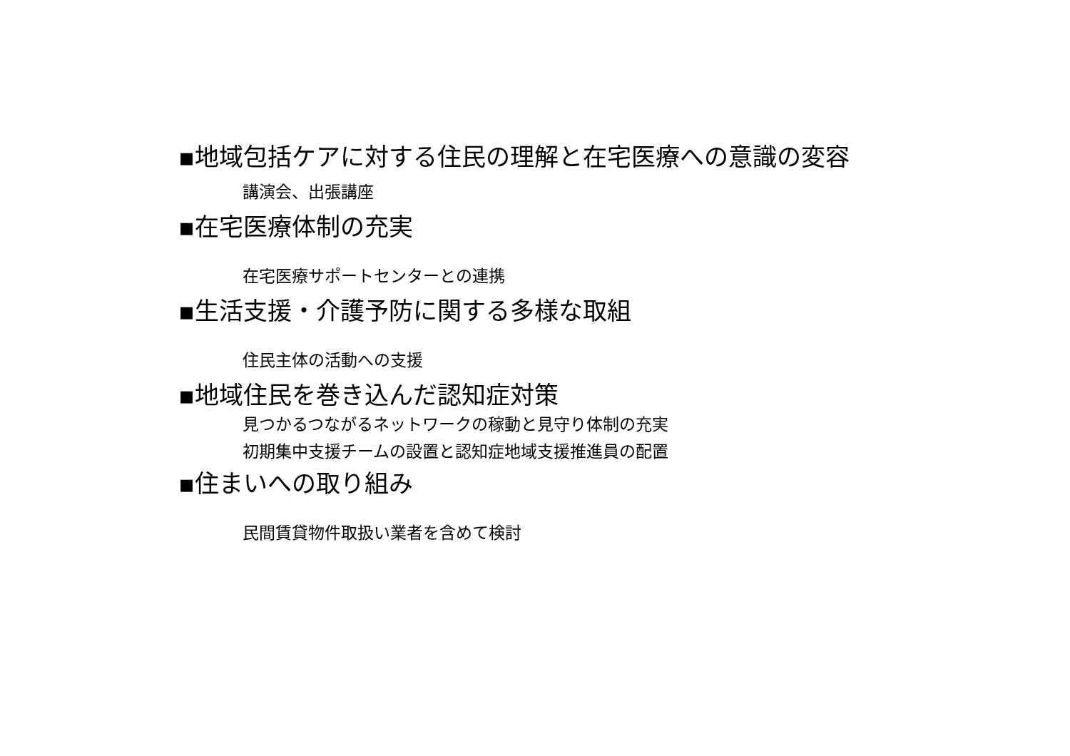▪地域包括ケアに対する住民の理解と在宅医療への意識の変容
講演会、出張講座
▪在宅医療体制の充実
在宅医療サポートセンターとの連携
▪生活支援・介護予防に関する多様な取組
住民主体の活動への支援
▪地域住民を巻き込んだ認知症対策
見つかるつながるネットワークの稼動と見守り体制の充実
初期集中支援チームの設置と認知症地域支援推進員の配置
▪住まいへの取り組み
民間賃貸物件取扱い業者を含めて検討